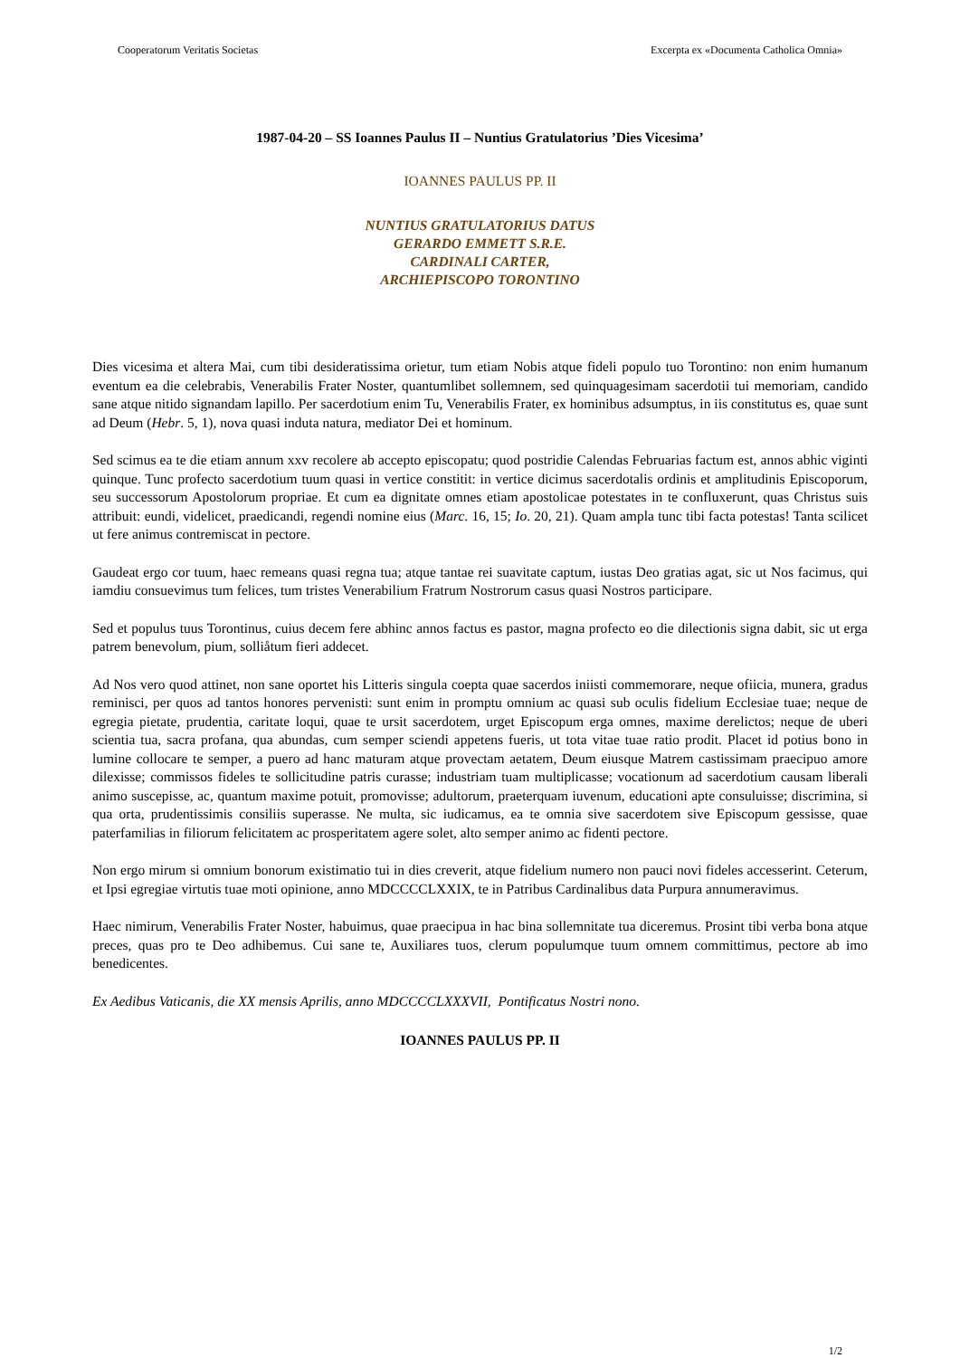Cooperatorum Veritatis Societas Excerpta ex «Documenta Catholica Omnia»
1987-04-20 – SS Ioannes Paulus II – Nuntius Gratulatorius ’Dies Vicesima’
IOANNES PAULUS PP. II
NUNTIUS GRATULATORIUS DATUS
GERARDO EMMETT S.R.E.
CARDINALI CARTER,
ARCHIEPISCOPO TORONTINO
Dies vicesima et altera Mai, cum tibi desideratissima orietur, tum etiam Nobis atque fideli populo tuo Torontino: non enim humanum eventum ea die celebrabis, Venerabilis Frater Noster, quantumlibet sollemnem, sed quinquagesimam sacerdotii tui memoriam, candido sane atque nitido signandam lapillo. Per sacerdotium enim Tu, Venerabilis Frater, ex hominibus adsumptus, in iis constitutus es, quae sunt ad Deum (Hebr. 5, 1), nova quasi induta natura, mediator Dei et hominum.
Sed scimus ea te die etiam annum xxv recolere ab accepto episcopatu; quod postridie Calendas Februarias factum est, annos abhic viginti quinque. Tunc profecto sacerdotium tuum quasi in vertice constitit: in vertice dicimus sacerdotalis ordinis et amplitudinis Episcoporum, seu successorum Apostolorum propriae. Et cum ea dignitate omnes etiam apostolicae potestates in te confluxerunt, quas Christus suis attribuit: eundi, videlicet, praedicandi, regendi nomine eius (Marc. 16, 15; Io. 20, 21). Quam ampla tunc tibi facta potestas! Tanta scilicet ut fere animus contremiscat in pectore.
Gaudeat ergo cor tuum, haec remeans quasi regna tua; atque tantae rei suavitate captum, iustas Deo gratias agat, sic ut Nos facimus, qui iamdiu consuevimus tum felices, tum tristes Venerabilium Fratrum Nostrorum casus quasi Nostros participare.
Sed et populus tuus Torontinus, cuius decem fere abhinc annos factus es pastor, magna profecto eo die dilectionis signa dabit, sic ut erga patrem benevolum, pium, solliåtum fieri addecet.
Ad Nos vero quod attinet, non sane oportet his Litteris singula coepta quae sacerdos iniisti commemorare, neque ofiicia, munera, gradus reminisci, per quos ad tantos honores pervenisti: sunt enim in promptu omnium ac quasi sub oculis fidelium Ecclesiae tuae; neque de egregia pietate, prudentia, caritate loqui, quae te ursit sacerdotem, urget Episcopum erga omnes, maxime derelictos; neque de uberi scientia tua, sacra profana, qua abundas, cum semper sciendi appetens fueris, ut tota vitae tuae ratio prodit. Placet id potius bono in lumine collocare te semper, a puero ad hanc maturam atque provectam aetatem, Deum eiusque Matrem castissimam praecipuo amore dilexisse; commissos fideles te sollicitudine patris curasse; industriam tuam multiplicasse; vocationum ad sacerdotium causam liberali animo suscepisse, ac, quantum maxime potuit, promovisse; adultorum, praeterquam iuvenum, educationi apte consuluisse; discrimina, si qua orta, prudentissimis consiliis superasse. Ne multa, sic iudicamus, ea te omnia sive sacerdotem sive Episcopum gessisse, quae paterfamilias in filiorum felicitatem ac prosperitatem agere solet, alto semper animo ac fidenti pectore.
Non ergo mirum si omnium bonorum existimatio tui in dies creverit, atque fidelium numero non pauci novi fideles accesserint. Ceterum, et Ipsi egregiae virtutis tuae moti opinione, anno MDCCCCLXXIX, te in Patribus Cardinalibus data Purpura annumeravimus.
Haec nimirum, Venerabilis Frater Noster, habuimus, quae praecipua in hac bina sollemnitate tua diceremus. Prosint tibi verba bona atque preces, quas pro te Deo adhibemus. Cui sane te, Auxiliares tuos, clerum populumque tuum omnem committimus, pectore ab imo benedicentes.
Ex Aedibus Vaticanis, die XX mensis Aprilis, anno MDCCCCLXXXVII, Pontificatus Nostri nono.
IOANNES PAULUS PP. II
1/2